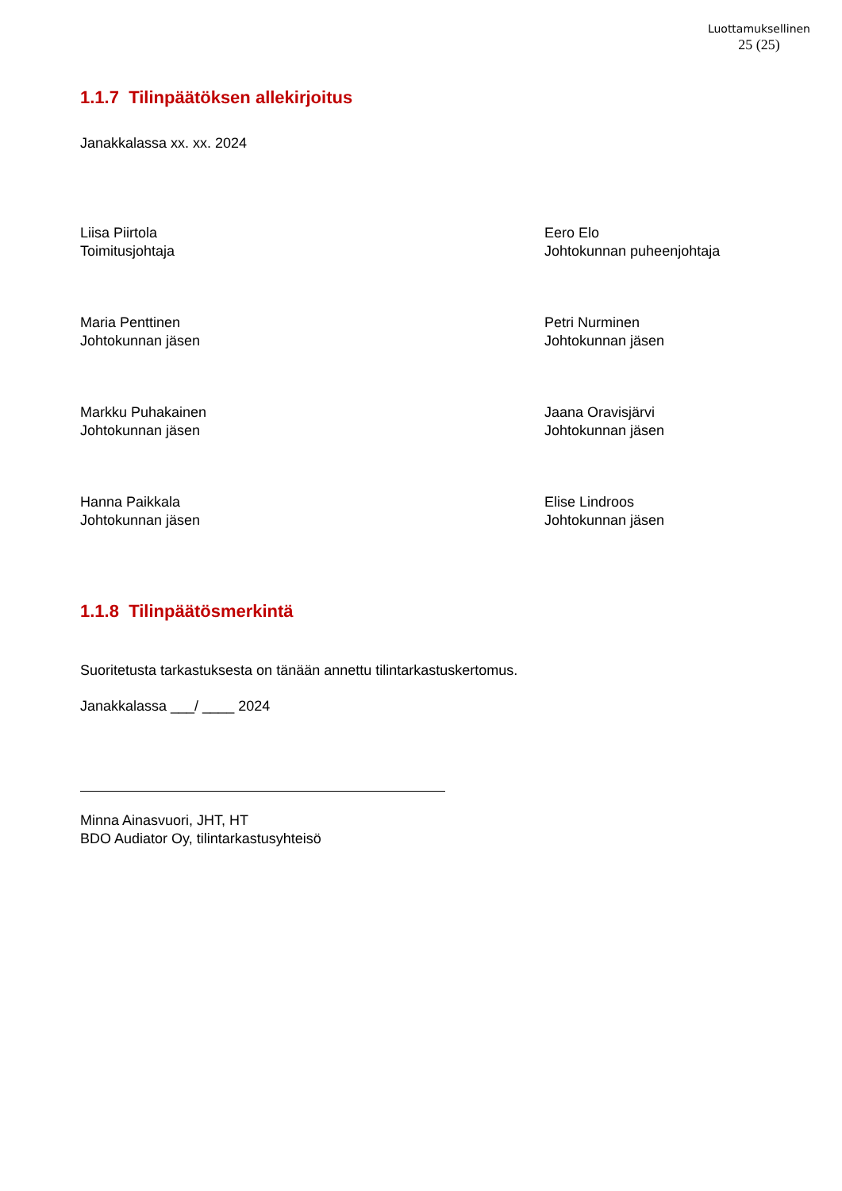Luottamuksellinen
25 (25)
1.1.7 Tilinpäätöksen allekirjoitus
Janakkalassa xx. xx. 2024
Liisa Piirtola
Toimitusjohtaja
Eero Elo
Johtokunnan puheenjohtaja
Maria Penttinen
Johtokunnan jäsen
Petri Nurminen
Johtokunnan jäsen
Markku Puhakainen
Johtokunnan jäsen
Jaana Oravisjärvi
Johtokunnan jäsen
Hanna Paikkala
Johtokunnan jäsen
Elise Lindroos
Johtokunnan jäsen
1.1.8 Tilinpäätösmerkintä
Suoritetusta tarkastuksesta on tänään annettu tilintarkastuskertomus.
Janakkalassa ___/ ____ 2024
Minna Ainasvuori, JHT, HT
BDO Audiator Oy, tilintarkastusyhteisö